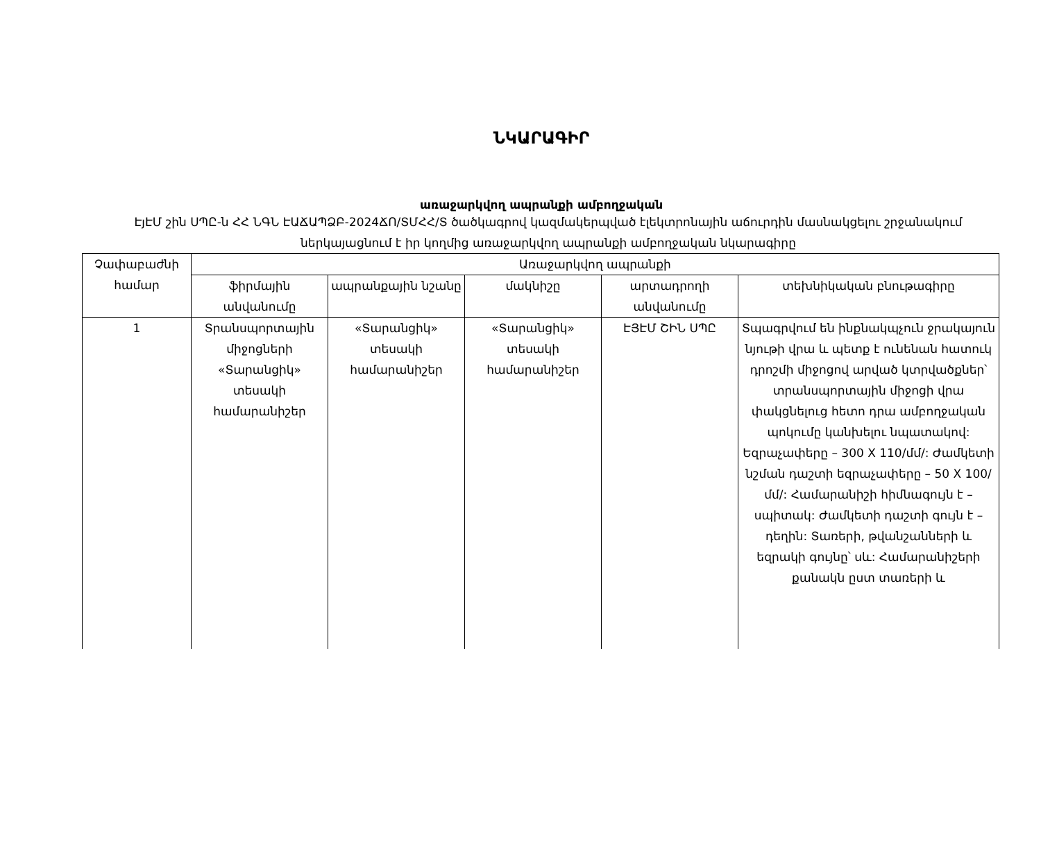ՆԿԱՐԱԳԻՐ
առաջարկվող ապրանքի ամբողջական
ԷյԷՄ շին ՍՊԸ-ն ՀՀ ՆԳՆ ԷԱՃԱՊՁԲ-2024ՃՈ/ՏՄՀՀ/Տ ծածկագրով կազմակերպված էլեկտրոնային աճուրդին մասնակցելու շրջանակում ներկայացնում է իր կողմից առաջարկվող ապրանքի ամբողջական նկարագիրը
| Չափաբաժնի համար | Առաջարկվող ապրանքի | | | | |
| --- | --- | --- | --- | --- | --- |
| | ֆիրմային անվանումը | ապրանքային նշանը | մակնիշը | արտադրողի անվանումը | տեխնիկական բնութագիրը |
| 1 | Տրանսպորտային միջոցների «Տարանցիկ» տեսակի համարանիշեր | «Տարանցիկ» տեսակի համարանիշեր | «Տարանցիկ» տեսակի համարանիշեր | ԷՅԷՄ ՇԻՆ ՍՊԸ | Տպագրվում են ինքնակպչուն ջրակայուն նյութի վրա և պետք է ունենան հատուկ դրոշմի միջոցով արված կտրվածքներ՝ տրանսպորտային միջոցի վրա փակցնելուց հետո դրա ամբողջական պոկումը կանխելու նպատակով: Եզրաչափերը – 300 X 110/մմ/: Ժամկետի նշման դաշտի եզրաչափերը – 50 X 100/մմ/: Համարանիշի հիմնագույն է – սպիտակ: Ժամկետի դաշտի գույն է – դեղին: Տառերի, թվանշանների և եզրակի գույնը՝ սև: Համարանիշերի քանակն ըստ տառերի և |